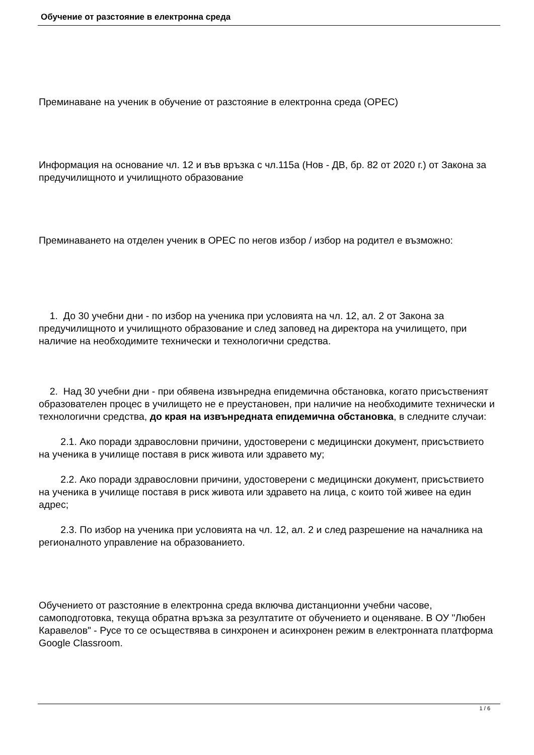Обучение от разстояние в електронна среда
Преминаване на ученик в обучение от разстояние в електронна среда (ОРЕС)
Информация на основание чл. 12 и във връзка с чл.115а (Нов - ДВ, бр. 82 от 2020 г.) от Закона за предучилищното и училищното образование
Преминаването на отделен ученик в ОРЕС по негов избор / избор на родител е възможно:
1. До 30 учебни дни - по избор на ученика при условията на чл. 12, ал. 2 от Закона за предучилищното и училищното образование и след заповед на директора на училището, при наличие на необходимите технически и технологични средства.
2. Над 30 учебни дни - при обявена извънредна епидемична обстановка, когато присъственият образователен процес в училището не е преустановен, при наличие на необходимите технически и технологични средства, до края на извънредната епидемична обстановка, в следните случаи:
2.1. Ако поради здравословни причини, удостоверени с медицински документ, присъствието на ученика в училище поставя в риск живота или здравето му;
2.2. Ако поради здравословни причини, удостоверени с медицински документ, присъствието на ученика в училище поставя в риск живота или здравето на лица, с които той живее на един адрес;
2.3. По избор на ученика при условията на чл. 12, ал. 2 и след разрешение на началника на регионалното управление на образованието.
Обучението от разстояние в електронна среда включва дистанционни учебни часове, самоподготовка, текуща обратна връзка за резултатите от обучението и оценяване. В ОУ "Любен Каравелов" - Русе то се осъществява в синхронен и асинхронен режим в електронната платформа Google Classroom.
1 / 6